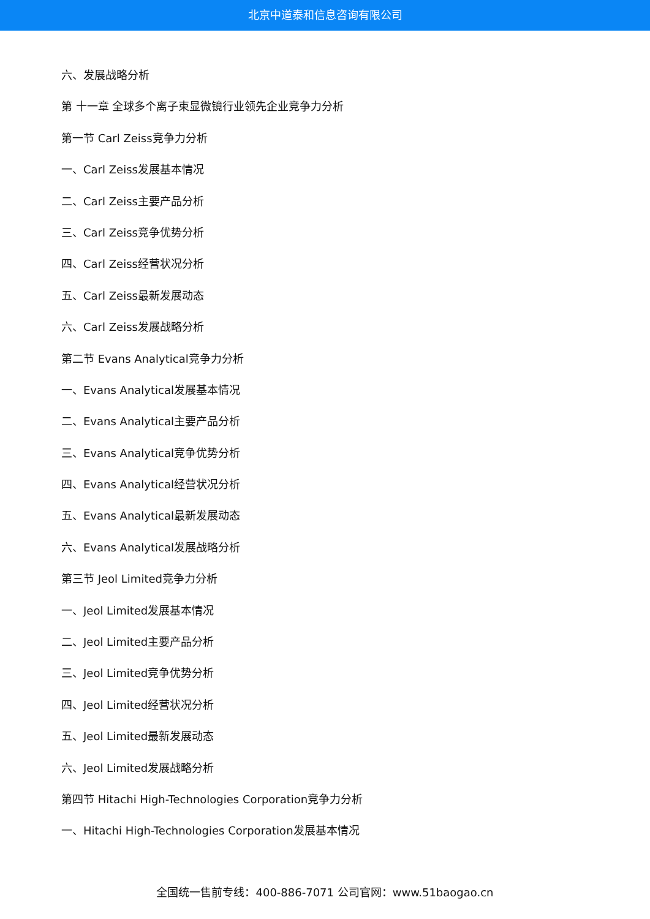北京中道泰和信息咨询有限公司
六、发展战略分析
第 十一章 全球多个离子束显微镜行业领先企业竞争力分析
第一节 Carl Zeiss竞争力分析
一、Carl Zeiss发展基本情况
二、Carl Zeiss主要产品分析
三、Carl Zeiss竞争优势分析
四、Carl Zeiss经营状况分析
五、Carl Zeiss最新发展动态
六、Carl Zeiss发展战略分析
第二节 Evans Analytical竞争力分析
一、Evans Analytical发展基本情况
二、Evans Analytical主要产品分析
三、Evans Analytical竞争优势分析
四、Evans Analytical经营状况分析
五、Evans Analytical最新发展动态
六、Evans Analytical发展战略分析
第三节 Jeol Limited竞争力分析
一、Jeol Limited发展基本情况
二、Jeol Limited主要产品分析
三、Jeol Limited竞争优势分析
四、Jeol Limited经营状况分析
五、Jeol Limited最新发展动态
六、Jeol Limited发展战略分析
第四节 Hitachi High-Technologies Corporation竞争力分析
一、Hitachi High-Technologies Corporation发展基本情况
全国统一售前专线：400-886-7071 公司官网：www.51baogao.cn